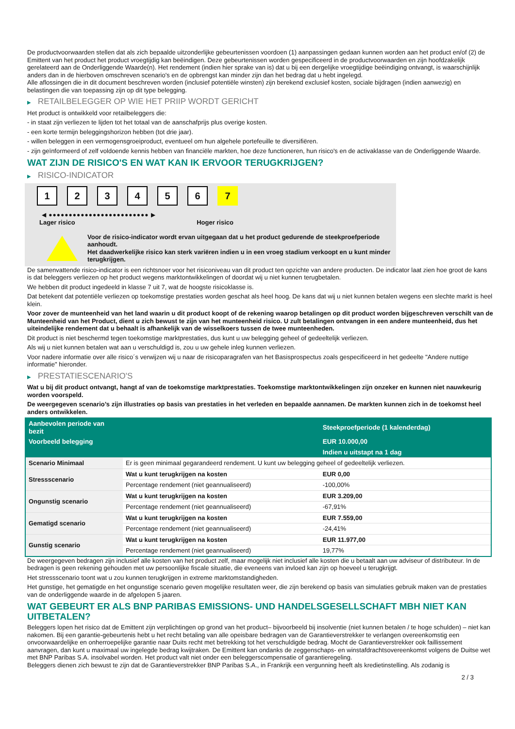De productvoorwaarden stellen dat als zich bepaalde uitzonderlijke gebeurtenissen voordoen (1) aanpassingen gedaan kunnen worden aan het product en/of (2) de Emittent van het product het product vroegtijdig kan beëindigen. Deze gebeurtenissen worden gespecificeerd in de productvoorwaarden en zijn hoofdzakelijk gerelateerd aan de Onderliggende Waarde(n). Het rendement (indien hier sprake van is) dat u bij een dergelijke vroegtijdige beëindiging ontvangt, is waarschijnlijk anders dan in de hierboven omschreven scenario's en de opbrengst kan minder zijn dan het bedrag dat u hebt ingelegd.
Alle aflossingen die in dit document beschreven worden (inclusief potentiële winsten) zijn berekend exclusief kosten, sociale bijdragen (indien aanwezig) en belastingen die van toepassing zijn op dit type belegging.
▶ RETAILBELEGGER OP WIE HET PRIIP WORDT GERICHT
Het product is ontwikkeld voor retailbeleggers die:
- in staat zijn verliezen te lijden tot het totaal van de aanschafprijs plus overige kosten.
- een korte termijn beleggingshorizon hebben (tot drie jaar).
- willen beleggen in een vermogensgroeiproduct, eventueel om hun algehele portefeuille te diversifiëren.
- zijn geïnformeerd of zelf voldoende kennis hebben van financiële markten, hoe deze functioneren, hun risico's en de activaklasse van de Onderliggende Waarde.
WAT ZIJN DE RISICO'S EN WAT KAN IK ERVOOR TERUGKRIJGEN?
▶ RISICO-INDICATOR
1 2 3 4 5 6 7
◀ ●●●●●●●●●●●●●●●●●●●●●●●●● ▶
Lager risico Hoger risico
Voor de risico-indicator wordt ervan uitgegaan dat u het product gedurende de steekproefperiode aanhoudt.
Het daadwerkelijke risico kan sterk variëren indien u in een vroeg stadium verkoopt en u kunt minder terugkrijgen.
De samenvattende risico-indicator is een richtsnoer voor het risiconiveau van dit product ten opzichte van andere producten. De indicator laat zien hoe groot de kans is dat beleggers verliezen op het product wegens marktontwikkelingen of doordat wij u niet kunnen terugbetalen.
We hebben dit product ingedeeld in klasse 7 uit 7, wat de hoogste risicoklasse is.
Dat betekent dat potentiële verliezen op toekomstige prestaties worden geschat als heel hoog. De kans dat wij u niet kunnen betalen wegens een slechte markt is heel klein.
Voor zover de munteenheid van het land waarin u dit product koopt of de rekening waarop betalingen op dit product worden bijgeschreven verschilt van de Munteenheid van het Product, dient u zich bewust te zijn van het munteenheid risico. U zult betalingen ontvangen in een andere munteenheid, dus het uiteindelijke rendement dat u behaalt is afhankelijk van de wisselkoers tussen de twee munteenheden.
Dit product is niet beschermd tegen toekomstige marktprestaties, dus kunt u uw belegging geheel of gedeeltelijk verliezen.
Als wij u niet kunnen betalen wat aan u verschuldigd is, zou u uw gehele inleg kunnen verliezen.
Voor nadere informatie over alle risico´s verwijzen wij u naar de risicoparagrafen van het Basisprospectus zoals gespecificeerd in het gedeelte "Andere nuttige informatie" hieronder.
▶ PRESTATIESCENARIO'S
Wat u bij dit product ontvangt, hangt af van de toekomstige marktprestaties. Toekomstige marktontwikkelingen zijn onzeker en kunnen niet nauwkeurig worden voorspeld.
De weergegeven scenario’s zijn illustraties op basis van prestaties in het verleden en bepaalde aannamen. De markten kunnen zich in de toekomst heel anders ontwikkelen.
| Aanbevolen periode van bezit | | Steekproefperiode (1 kalenderdag) |
| --- | --- | --- |
| Voorbeeld belegging | | EUR 10.000,00 |
| | | Indien u uitstapt na 1 dag |
| Scenario Minimaal | Er is geen minimaal gegarandeerd rendement. U kunt uw belegging geheel of gedeeltelijk verliezen. | |
| Stressscenario | Wat u kunt terugkrijgen na kosten | EUR 0,00 |
| | Percentage rendement (niet geannualiseerd) | -100,00% |
| Ongunstig scenario | Wat u kunt terugkrijgen na kosten | EUR 3.209,00 |
| | Percentage rendement (niet geannualiseerd) | -67,91% |
| Gematigd scenario | Wat u kunt terugkrijgen na kosten | EUR 7.559,00 |
| | Percentage rendement (niet geannualiseerd) | -24,41% |
| Gunstig scenario | Wat u kunt terugkrijgen na kosten | EUR 11.977,00 |
| | Percentage rendement (niet geannualiseerd) | 19,77% |
De weergegeven bedragen zijn inclusief alle kosten van het product zelf, maar mogelijk niet inclusief alle kosten die u betaalt aan uw adviseur of distributeur. In de bedragen is geen rekening gehouden met uw persoonlijke fiscale situatie, die eveneens van invloed kan zijn op hoeveel u terugkrijgt.
Het stressscenario toont wat u zou kunnen terugkrijgen in extreme marktomstandigheden.
Het gunstige, het gematigde en het ongunstige scenario geven mogelijke resultaten weer, die zijn berekend op basis van simulaties gebruik maken van de prestaties van de onderliggende waarde in de afgelopen 5 jaaren.
WAT GEBEURT ER ALS BNP PARIBAS EMISSIONS- UND HANDELSGESELLSCHAFT MBH NIET KAN UITBETALEN?
Beleggers lopen het risico dat de Emittent zijn verplichtingen op grond van het product– bijvoorbeeld bij insolventie (niet kunnen betalen / te hoge schulden) – niet kan nakomen. Bij een garantie-gebeurtenis hebt u het recht betaling van alle opeisbare bedragen van de Garantieverstrekker te verlangen overeenkomstig een onvoorwaardelijke en onherroepelijke garantie naar Duits recht met betrekking tot het verschuldigde bedrag. Mocht de Garantieverstrekker ook faillissement aanvragen, dan kunt u maximaal uw ingelegde bedrag kwijtraken. De Emittent kan ondanks de zeggenschaps- en winstafdrachtsovereenkomst volgens de Duitse wet met BNP Paribas S.A. insolvabel worden. Het product valt niet onder een beleggerscompensatie of garantieregeling.
Beleggers dienen zich bewust te zijn dat de Garantieverstrekker BNP Paribas S.A., in Frankrijk een vergunning heeft als kredietinstelling. Als zodanig is
2 / 3